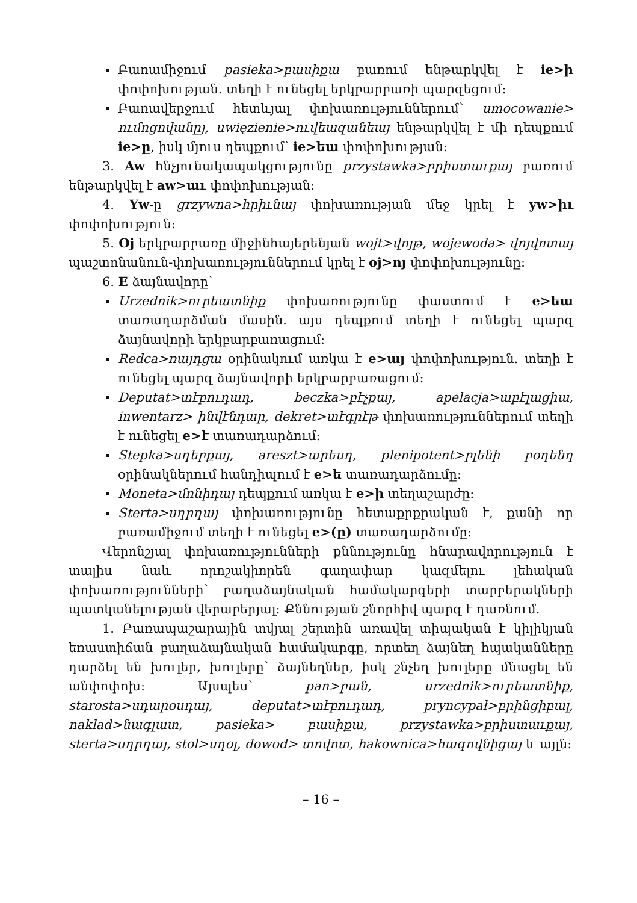Բառամիջում pasieka>բասիքա բառում ենթարկվել է ie>ի փոփոխության. տեղի է ունեցել երկբարբառի պարզեցում:
Բառավերջում հետևյալ փոխառություններում՝ umocowanie> ումոցովանըյ, uwięzienie>ուվեազանեայ ենթարկվել է մի դեպքում ie>ը, իսկ մյուս դեպքում՝ ie>եա փոփոխության:
3. Aw հնչյունակապակցությունը przystawka>բրիստաւքայ բառում ենթարկվել է aw>աւ փոփոխության:
4. Yw-ը grzywna>հրիւնայ փոխառության մեջ կրել է yw>իւ փոփոխություն:
5. Oj երկբարբառը միջինհայերենյան wojt>վոյթ, wojewoda> վոյվոտայ պաշտոնանուն-փոխառություններում կրել է oj>ոյ փոփոխությունը:
6. E ձայնավորը՝
Urzednik>ուրեատնիք փոխառությունը փաստում է e>եա տառադարձման մասին. այս դեպքում տեղի է ունեցել պարզ ձայնավորի երկբարբառացում:
Redca>ռայդցա օրինակում առկա է e>այ փոփոխություն. տեղի է ունեցել պարզ ձայնավորի երկբարբառացում:
Deputat>տէբուդադ, beczka>բէչքայ, apelacja>աբէլացիա, inwentarz> ինվէնդար, dekret>տէգրէթ փոխառություններում տեղի է ունեցել e>է տառադարձում:
Stepka>սդեբքայ, areszt>արեսդ, plenipotent>բլենի բօդենդ օրինակներում հանդիպում է e>ե տառադարձումը:
Moneta>մոնիդայ դեպքում առկա է e>ի տեղաշարժը:
Sterta>սդրդայ փոխառությունը հետաքրքրական է, քանի որ բառամիջում տեղի է ունեցել e>(ը) տառադարձումը:
Վերոնշյալ փոխառությունների քննությունը հնարավորություն է տալիս նաև որոշակիորեն գաղափար կազմելու լեհական փոխառությունների՝ բաղաձայնական համակարգերի տարբերակների պատկանելության վերաբերյալ: Քննության շնորհիվ պարզ է դառնում.
1. Բառապաշարային տվյալ շերտին առավել տիպական է կիլիկյան եռաստիճան բաղաձայնական համակարգը, որտեղ ձայնեղ հպականները դարձել են խուլեր, խուլերը՝ ձայնեղներ, իսկ շնչեղ խուլերը մնացել են անփոփոխ: Այսպես՝ pan>բան, urzednik>ուրեատնիք, starosta>սդարօսդայ, deputat>տէբուդադ, pryncypał>բրինցիբալ, naklad>նագլատ, pasieka> բասիքա, przystawka>բրիստաւքայ, sterta>սդրդայ, stol>սդօլ, dowod> տովոտ, hakownica>հագովնիցայ և այլն:
– 16 –